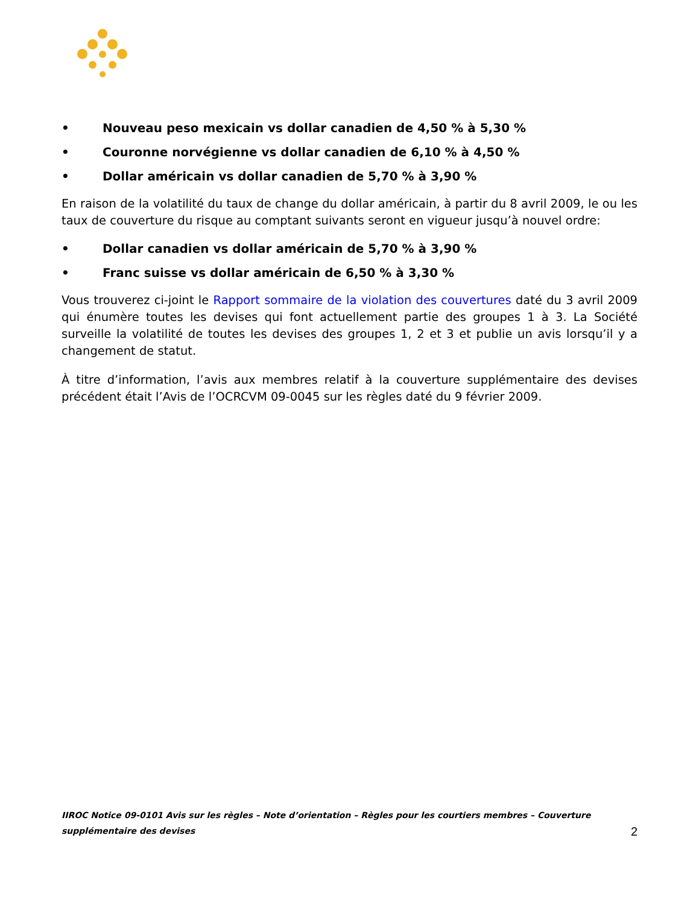• Nouveau peso mexicain vs dollar canadien de 4,50 % à 5,30 %
• Couronne norvégienne vs dollar canadien de 6,10 % à 4,50 %
• Dollar américain vs dollar canadien de 5,70 % à 3,90 %
En raison de la volatilité du taux de change du dollar américain, à partir du 8 avril 2009, le ou les taux de couverture du risque au comptant suivants seront en vigueur jusqu’à nouvel ordre:
• Dollar canadien vs dollar américain de 5,70 % à 3,90 %
• Franc suisse vs dollar américain de 6,50 % à 3,30 %
Vous trouverez ci-joint le Rapport sommaire de la violation des couvertures daté du 3 avril 2009 qui énumère toutes les devises qui font actuellement partie des groupes 1 à 3. La Société surveille la volatilité de toutes les devises des groupes 1, 2 et 3 et publie un avis lorsqu’il y a changement de statut.
À titre d’information, l’avis aux membres relatif à la couverture supplémentaire des devises précédent était l’Avis de l’OCRCVM 09-0045 sur les règles daté du 9 février 2009.
IIROC Notice 09-0101 Avis sur les règles – Note d’orientation – Règles pour les courtiers membres – Couverture supplémentaire des devises 2